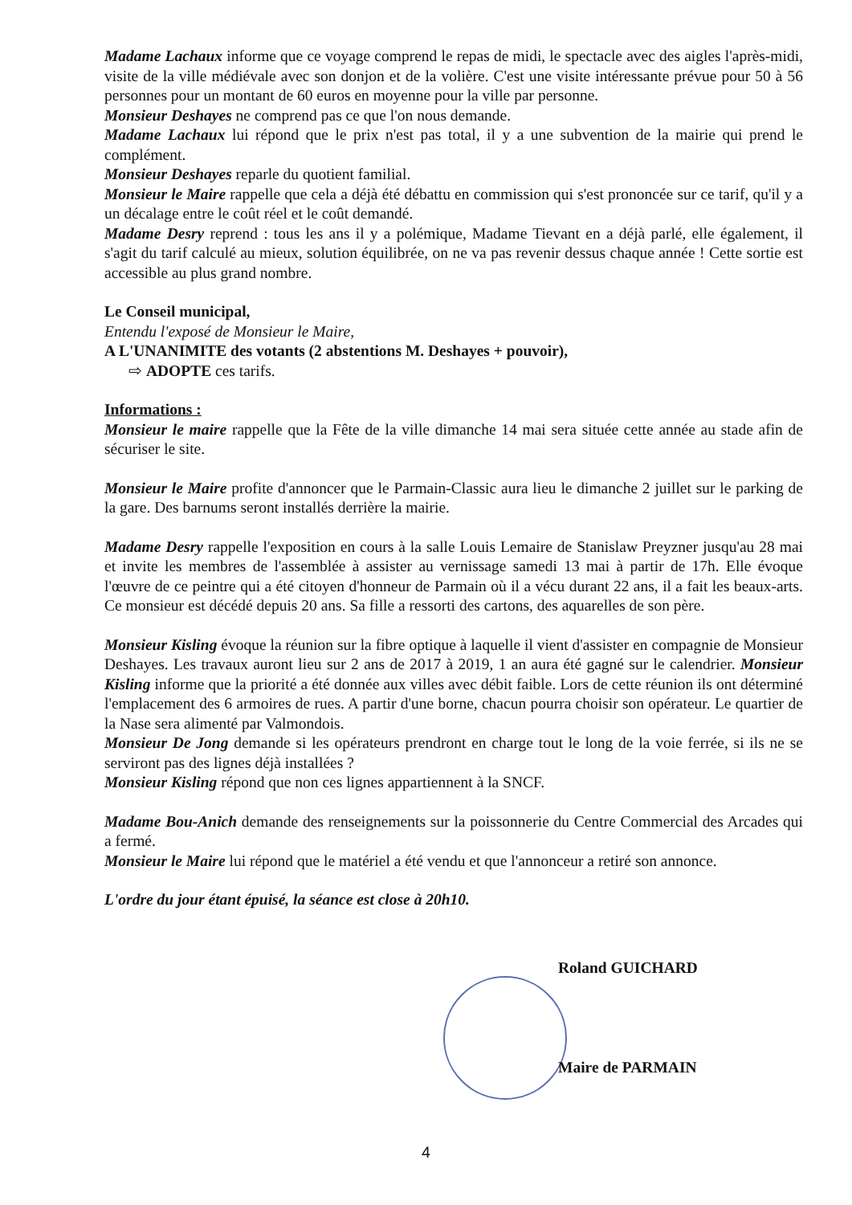Madame Lachaux informe que ce voyage comprend le repas de midi, le spectacle avec des aigles l'après-midi, visite de la ville médiévale avec son donjon et de la volière. C'est une visite intéressante prévue pour 50 à 56 personnes pour un montant de 60 euros en moyenne pour la ville par personne.
Monsieur Deshayes ne comprend pas ce que l'on nous demande.
Madame Lachaux lui répond que le prix n'est pas total, il y a une subvention de la mairie qui prend le complément.
Monsieur Deshayes reparle du quotient familial.
Monsieur le Maire rappelle que cela a déjà été débattu en commission qui s'est prononcée sur ce tarif, qu'il y a un décalage entre le coût réel et le coût demandé.
Madame Desry reprend : tous les ans il y a polémique, Madame Tievant en a déjà parlé, elle également, il s'agit du tarif calculé au mieux, solution équilibrée, on ne va pas revenir dessus chaque année ! Cette sortie est accessible au plus grand nombre.
Le Conseil municipal,
Entendu l'exposé de Monsieur le Maire,
A L'UNANIMITE des votants (2 abstentions M. Deshayes + pouvoir),
⇨ ADOPTE ces tarifs.
Informations :
Monsieur le maire rappelle que la Fête de la ville dimanche 14 mai sera située cette année au stade afin de sécuriser le site.
Monsieur le Maire profite d'annoncer que le Parmain-Classic aura lieu le dimanche 2 juillet sur le parking de la gare. Des barnums seront installés derrière la mairie.
Madame Desry rappelle l'exposition en cours à la salle Louis Lemaire de Stanislaw Preyzner jusqu'au 28 mai et invite les membres de l'assemblée à assister au vernissage samedi 13 mai à partir de 17h. Elle évoque l'œuvre de ce peintre qui a été citoyen d'honneur de Parmain où il a vécu durant 22 ans, il a fait les beaux-arts. Ce monsieur est décédé depuis 20 ans. Sa fille a ressorti des cartons, des aquarelles de son père.
Monsieur Kisling évoque la réunion sur la fibre optique à laquelle il vient d'assister en compagnie de Monsieur Deshayes. Les travaux auront lieu sur 2 ans de 2017 à 2019, 1 an aura été gagné sur le calendrier. Monsieur Kisling informe que la priorité a été donnée aux villes avec débit faible. Lors de cette réunion ils ont déterminé l'emplacement des 6 armoires de rues. A partir d'une borne, chacun pourra choisir son opérateur. Le quartier de la Nase sera alimenté par Valmondois.
Monsieur De Jong demande si les opérateurs prendront en charge tout le long de la voie ferrée, si ils ne se serviront pas des lignes déjà installées ?
Monsieur Kisling répond que non ces lignes appartiennent à la SNCF.
Madame Bou-Anich demande des renseignements sur la poissonnerie du Centre Commercial des Arcades qui a fermé.
Monsieur le Maire lui répond que le matériel a été vendu et que l'annonceur a retiré son annonce.
L'ordre du jour étant épuisé, la séance est close à 20h10.
Roland GUICHARD
Maire de PARMAIN
4